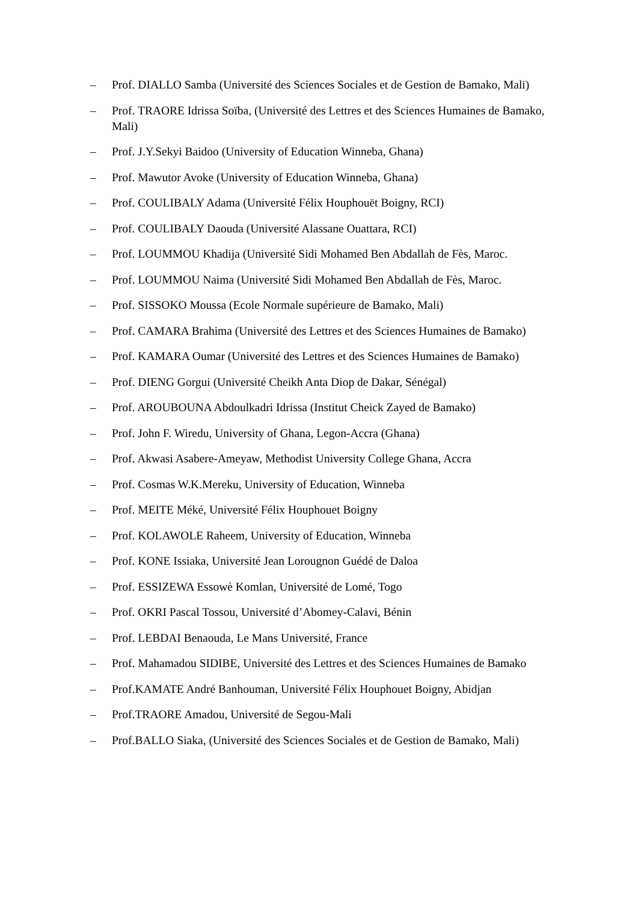– Prof. DIALLO Samba (Université des Sciences Sociales et de Gestion de Bamako, Mali)
– Prof. TRAORE Idrissa Soïba, (Université des Lettres et des Sciences Humaines de Bamako, Mali)
– Prof. J.Y.Sekyi Baidoo (University of Education Winneba, Ghana)
– Prof. Mawutor Avoke (University of Education Winneba, Ghana)
– Prof. COULIBALY Adama (Université Félix Houphouët Boigny, RCI)
– Prof. COULIBALY Daouda (Université Alassane Ouattara, RCI)
– Prof. LOUMMOU Khadija (Université Sidi Mohamed Ben Abdallah de Fès, Maroc.
– Prof. LOUMMOU Naima (Université Sidi Mohamed Ben Abdallah de Fès, Maroc.
– Prof. SISSOKO Moussa (Ecole Normale supérieure de Bamako, Mali)
– Prof. CAMARA Brahima (Université des Lettres et des Sciences Humaines de Bamako)
– Prof. KAMARA Oumar (Université des Lettres et des Sciences Humaines de Bamako)
– Prof. DIENG Gorgui (Université Cheikh Anta Diop de Dakar, Sénégal)
– Prof. AROUBOUNA Abdoulkadri Idrissa (Institut Cheick Zayed de Bamako)
– Prof. John F. Wiredu, University of Ghana, Legon-Accra (Ghana)
– Prof. Akwasi Asabere-Ameyaw, Methodist University College Ghana, Accra
– Prof. Cosmas W.K.Mereku, University of Education, Winneba
– Prof. MEITE Méké, Université Félix Houphouet Boigny
– Prof. KOLAWOLE Raheem, University of Education, Winneba
– Prof. KONE Issiaka, Université Jean Lorougnon Guédé de Daloa
– Prof. ESSIZEWA Essowè Komlan, Université de Lomé, Togo
– Prof. OKRI Pascal Tossou, Université d’Abomey-Calavi, Bénin
– Prof. LEBDAI Benaouda, Le Mans Université, France
– Prof. Mahamadou SIDIBE, Université des Lettres et des Sciences Humaines de Bamako
– Prof.KAMATE André Banhouman, Université Félix Houphouet Boigny, Abidjan
– Prof.TRAORE Amadou, Université de Segou-Mali
– Prof.BALLO Siaka, (Université des Sciences Sociales et de Gestion de Bamako, Mali)